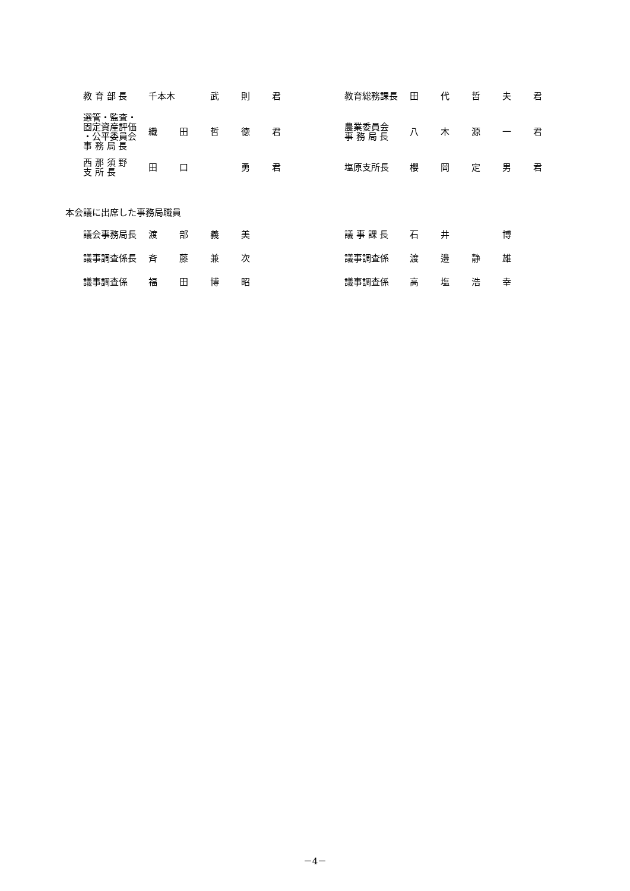| 教 育 部 長 | 千本木 | | 武 | 則 | 君 | | 教育総務課長 | 田 | 代 | 哲 | 夫 | 君 |
| 選管・監査・ 固定資産評価 ・公平委員会 事 務 局 長 | 織 | 田 | 哲 | 徳 | 君 | | 農業委員会 事 務 局 長 | 八 | 木 | 源 | 一 | 君 |
| 西 那 須 野 支 所 長 | 田 | 口 | | 勇 | 君 | | 塩原支所長 | 櫻 | 岡 | 定 | 男 | 君 |
本会議に出席した事務局職員
| 議会事務局長 | 渡 | 部 | 義 | 美 | | | 議 事 課 長 | 石 | 井 | | 博 | |
| 議事調査係長 | 斉 | 藤 | 兼 | 次 | | | 議事調査係 | 渡 | 邉 | 静 | 雄 | |
| 議事調査係 | 福 | 田 | 博 | 昭 | | | 議事調査係 | 高 | 塩 | 浩 | 幸 | |
－4－